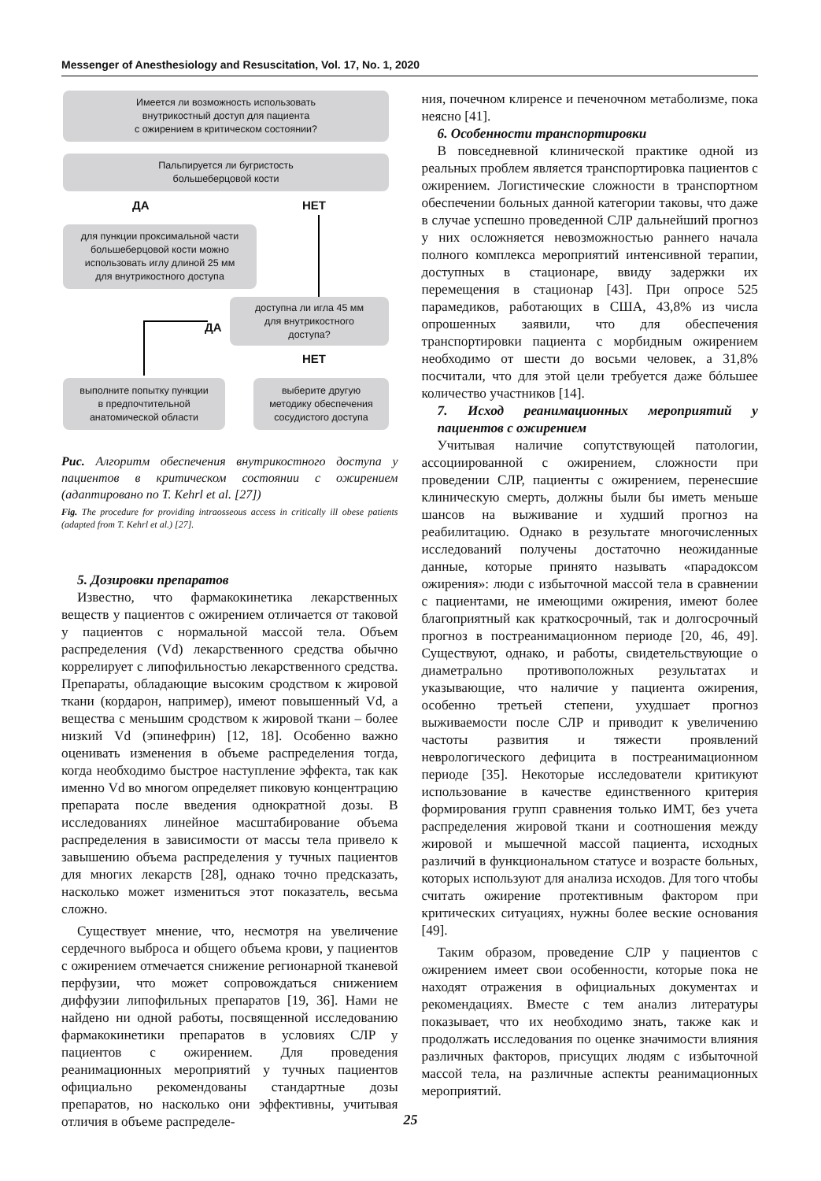Messenger of Anesthesiology and Resuscitation, Vol. 17, No. 1, 2020
Имеется ли возможность использовать
внутрикостный доступ для пациента
с ожирением в критическом состоянии?
Пальпируется ли бугристость
большеберцовой кости
ДА НЕТ
для пункции проксимальной части
большеберцовой кости можно
использовать иглу длиной 25 мм
для внутрикостного доступа
доступна ли игла 45 мм
для внутрикостного
доступа?
ДА
НЕТ
выполните попытку пункции
в предпочтительной
анатомической области
выберите другую
методику обеспечения
сосудистого доступа
Рис. Алгоритм обеспечения внутрикостного доступа у пациентов в критическом состоянии с ожирением (адаптировано по T. Kehrl et al. [27])
Fig. The procedure for providing intraosseous access in critically ill obese patients (adapted from T. Kehrl et al.) [27].
5. Дозировки препаратов
Известно, что фармакокинетика лекарственных веществ у пациентов с ожирением отличается от таковой у пациентов с нормальной массой тела. Объем распределения (Vd) лекарственного средства обычно коррелирует с липофильностью лекарственного средства. Препараты, обладающие высоким сродством к жировой ткани (кордарон, например), имеют повышенный Vd, а вещества с меньшим сродством к жировой ткани – более низкий Vd (эпинефрин) [12, 18]. Особенно важно оценивать изменения в объеме распределения тогда, когда необходимо быстрое наступление эффекта, так как именно Vd во многом определяет пиковую концентрацию препарата после введения однократной дозы. В исследованиях линейное масштабирование объема распределения в зависимости от массы тела привело к завышению объема распределения у тучных пациентов для многих лекарств [28], однако точно предсказать, насколько может измениться этот показатель, весьма сложно.
Существует мнение, что, несмотря на увеличение сердечного выброса и общего объема крови, у пациентов с ожирением отмечается снижение регионарной тканевой перфузии, что может сопровождаться снижением диффузии липофильных препаратов [19, 36]. Нами не найдено ни одной работы, посвященной исследованию фармакокинетики препаратов в условиях СЛР у пациентов с ожирением. Для проведения реанимационных мероприятий у тучных пациентов официально рекомендованы стандартные дозы препаратов, но насколько они эффективны, учитывая отличия в объеме распределе-
ния, почечном клиренсе и печеночном метаболизме, пока неясно [41].
6. Особенности транспортировки
В повседневной клинической практике одной из реальных проблем является транспортировка пациентов с ожирением. Логистические сложности в транспортном обеспечении больных данной категории таковы, что даже в случае успешно проведенной СЛР дальнейший прогноз у них осложняется невозможностью раннего начала полного комплекса мероприятий интенсивной терапии, доступных в стационаре, ввиду задержки их перемещения в стационар [43]. При опросе 525 парамедиков, работающих в США, 43,8% из числа опрошенных заявили, что для обеспечения транспортировки пациента с морбидным ожирением необходимо от шести до восьми человек, а 31,8% посчитали, что для этой цели требуется даже бóльшее количество участников [14].
7. Исход реанимационных мероприятий у пациентов с ожирением
Учитывая наличие сопутствующей патологии, ассоциированной с ожирением, сложности при проведении СЛР, пациенты с ожирением, перенесшие клиническую смерть, должны были бы иметь меньше шансов на выживание и худший прогноз на реабилитацию. Однако в результате многочисленных исследований получены достаточно неожиданные данные, которые принято называть «парадоксом ожирения»: люди с избыточной массой тела в сравнении с пациентами, не имеющими ожирения, имеют более благоприятный как краткосрочный, так и долгосрочный прогноз в постреанимационном периоде [20, 46, 49]. Существуют, однако, и работы, свидетельствующие о диаметрально противоположных результатах и указывающие, что наличие у пациента ожирения, особенно третьей степени, ухудшает прогноз выживаемости после СЛР и приводит к увеличению частоты развития и тяжести проявлений неврологического дефицита в постреанимационном периоде [35]. Некоторые исследователи критикуют использование в качестве единственного критерия формирования групп сравнения только ИМТ, без учета распределения жировой ткани и соотношения между жировой и мышечной массой пациента, исходных различий в функциональном статусе и возрасте больных, которых используют для анализа исходов. Для того чтобы считать ожирение протективным фактором при критических ситуациях, нужны более веские основания [49].
Таким образом, проведение СЛР у пациентов с ожирением имеет свои особенности, которые пока не находят отражения в официальных документах и рекомендациях. Вместе с тем анализ литературы показывает, что их необходимо знать, также как и продолжать исследования по оценке значимости влияния различных факторов, присущих людям с избыточной массой тела, на различные аспекты реанимационных мероприятий.
25